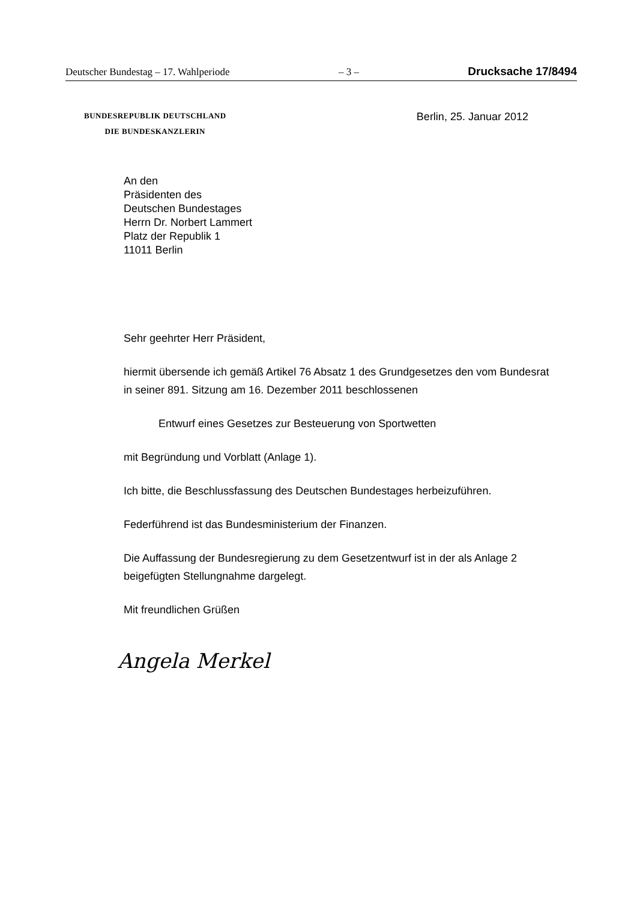Deutscher Bundestag – 17. Wahlperiode – 3 – Drucksache 17/8494
BUNDESREPUBLIK DEUTSCHLAND
DIE BUNDESKANZLERIN
Berlin, 25. Januar 2012
An den
Präsidenten des
Deutschen Bundestages
Herrn Dr. Norbert Lammert
Platz der Republik 1
11011 Berlin
Sehr geehrter Herr Präsident,
hiermit übersende ich gemäß Artikel 76 Absatz 1 des Grundgesetzes den vom Bundesrat in seiner 891. Sitzung am 16. Dezember 2011 beschlossenen
Entwurf eines Gesetzes zur Besteuerung von Sportwetten
mit Begründung und Vorblatt (Anlage 1).
Ich bitte, die Beschlussfassung des Deutschen Bundestages herbeizuführen.
Federführend ist das Bundesministerium der Finanzen.
Die Auffassung der Bundesregierung zu dem Gesetzentwurf ist in der als Anlage 2 beigefügten Stellungnahme dargelegt.
Mit freundlichen Grüßen
Angela Merkel